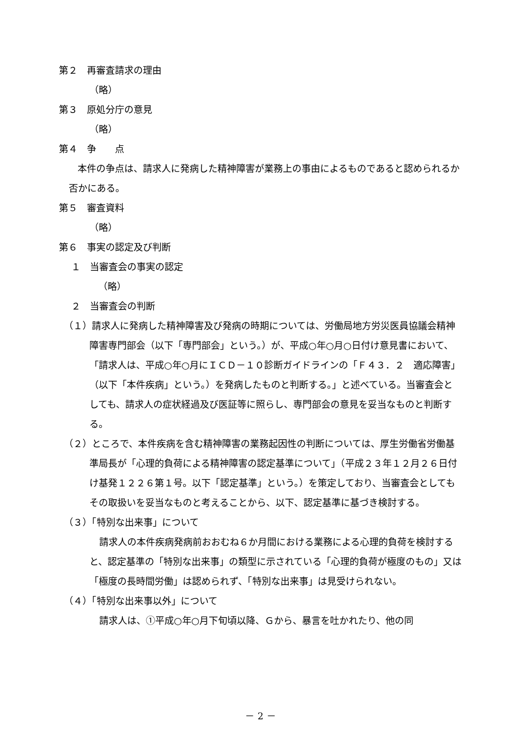第２　再審査請求の理由
（略）
第３　原処分庁の意見
（略）
第４　争　　点
本件の争点は、請求人に発病した精神障害が業務上の事由によるものであると認められるか否かにある。
第５　審査資料
（略）
第６　事実の認定及び判断
１　当審査会の事実の認定
（略）
２　当審査会の判断
（１）請求人に発病した精神障害及び発病の時期については、労働局地方労災医員協議会精神障害専門部会（以下「専門部会」という。）が、平成○年○月○日付け意見書において、「請求人は、平成○年○月にＩＣＤ－１０診断ガイドラインの「Ｆ４３．２　適応障害」（以下「本件疾病」という。）を発病したものと判断する。」と述べている。当審査会としても、請求人の症状経過及び医証等に照らし、専門部会の意見を妥当なものと判断する。
（２）ところで、本件疾病を含む精神障害の業務起因性の判断については、厚生労働省労働基準局長が「心理的負荷による精神障害の認定基準について」（平成２３年１２月２６日付け基発１２２６第１号。以下「認定基準」という。）を策定しており、当審査会としてもその取扱いを妥当なものと考えることから、以下、認定基準に基づき検討する。
（３）「特別な出来事」について
請求人の本件疾病発病前おおむね６か月間における業務による心理的負荷を検討すると、認定基準の「特別な出来事」の類型に示されている「心理的負荷が極度のもの」又は「極度の長時間労働」は認められず、「特別な出来事」は見受けられない。
（４）「特別な出来事以外」について
請求人は、①平成○年○月下旬頃以降、Ｇから、暴言を吐かれたり、他の同
－ 2 －